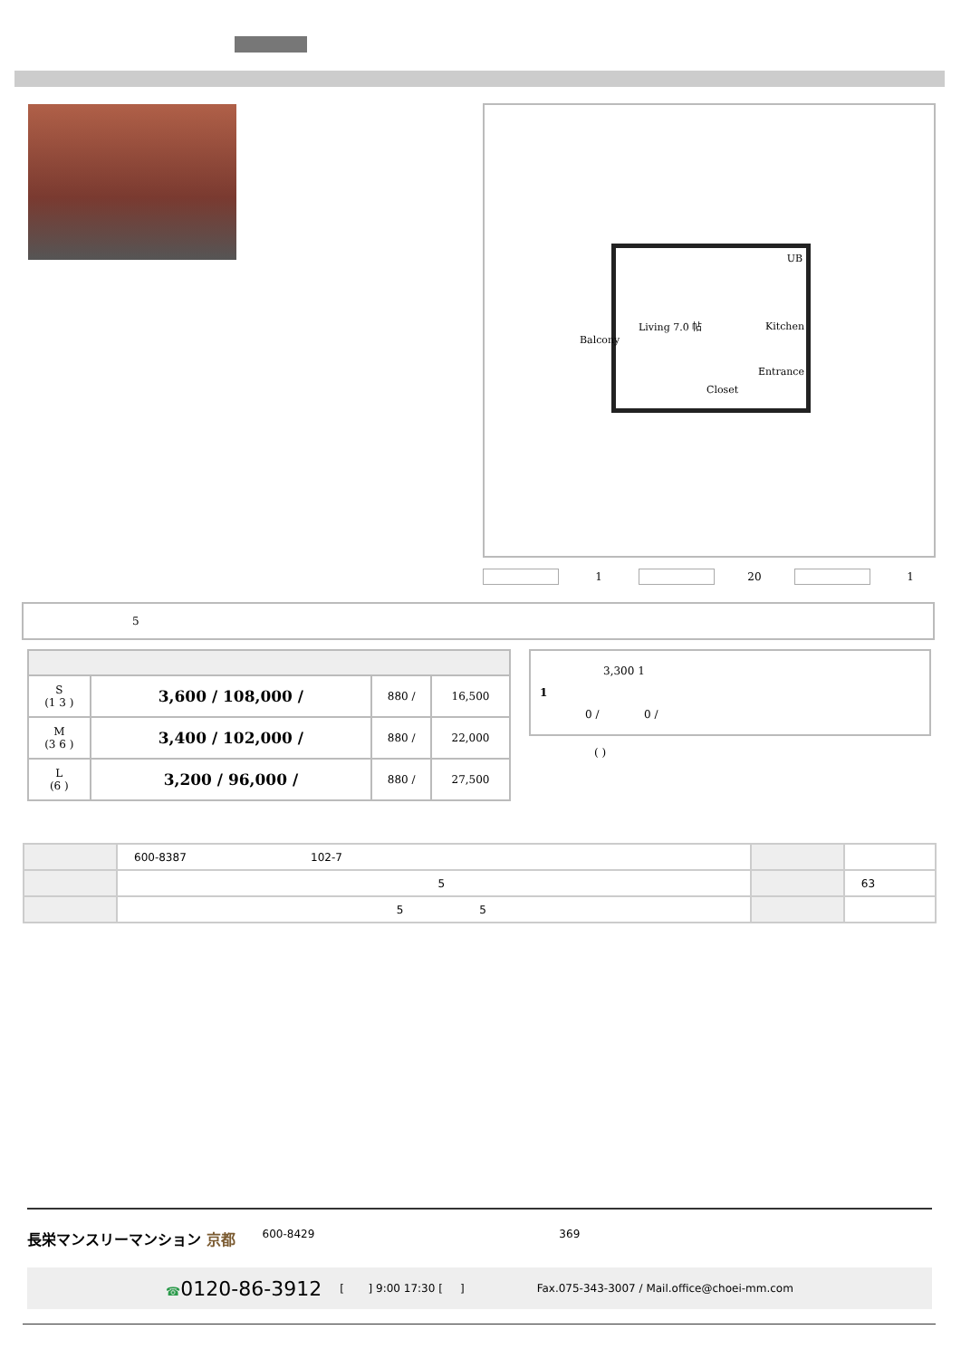Living 7.0 帖
UB
Kitchen
Balcony
Entrance
Closet
1 20 1
5
| S (1 3 ) | 3,600 / 108,000 / | 880 / | 16,500 |
| M (3 6 ) | 3,400 / 102,000 / | 880 / | 22,000 |
| L (6 ) | 3,200 / 96,000 / | 880 / | 27,500 |
3,300 1
1
0 / 0 /
( )
| | 600-8387 102-7 | | |
| | 5 | | 63 |
| | 5 5 | | |
長栄マンスリーマンション 京都 600-8429 369
☎0120-86-3912 [ ] 9:00 17:30 [ ] Fax.075-343-3007 / Mail.office@choei-mm.com